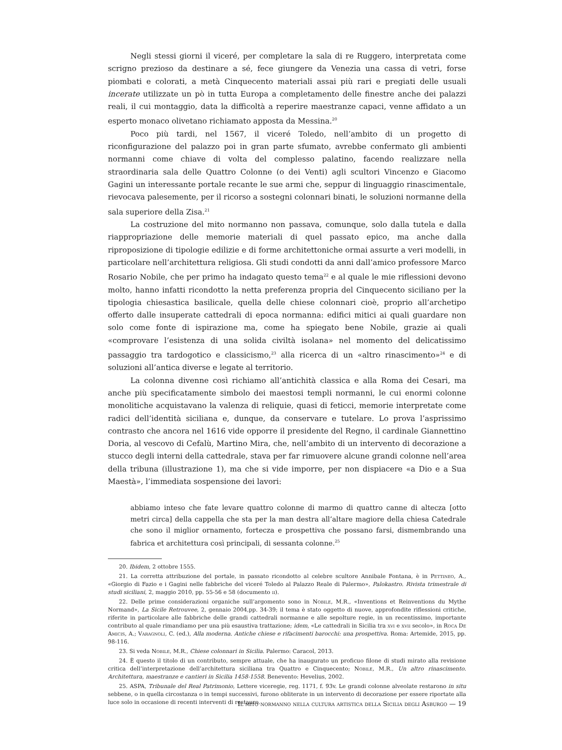Negli stessi giorni il viceré, per completare la sala di re Ruggero, interpretata come scrigno prezioso da destinare a sé, fece giungere da Venezia una cassa di vetri, forse piombati e colorati, a metà Cinquecento materiali assai più rari e pregiati delle usuali incerate utilizzate un pò in tutta Europa a completamento delle finestre anche dei palazzi reali, il cui montaggio, data la difficoltà a reperire maestranze capaci, venne affidato a un esperto monaco olivetano richiamato apposta da Messina.<sup>20</sup>
Poco più tardi, nel 1567, il viceré Toledo, nell’ambito di un progetto di riconfigurazione del palazzo poi in gran parte sfumato, avrebbe confermato gli ambienti normanni come chiave di volta del complesso palatino, facendo realizzare nella straordinaria sala delle Quattro Colonne (o dei Venti) agli scultori Vincenzo e Giacomo Gagini un interessante portale recante le sue armi che, seppur di linguaggio rinascimentale, rievocava palesemente, per il ricorso a sostegni colonnari binati, le soluzioni normanne della sala superiore della Zisa.<sup>21</sup>
La costruzione del mito normanno non passava, comunque, solo dalla tutela e dalla riappropriazione delle memorie materiali di quel passato epico, ma anche dalla riproposizione di tipologie edilizie e di forme architettoniche ormai assurte a veri modelli, in particolare nell’architettura religiosa. Gli studi condotti da anni dall’amico professore Marco Rosario Nobile, che per primo ha indagato questo tema<sup>22</sup> e al quale le mie riflessioni devono molto, hanno infatti ricondotto la netta preferenza propria del Cinquecento siciliano per la tipologia chiesastica basilicale, quella delle chiese colonnari cioè, proprio all’archetipo offerto dalle insuperate cattedrali di epoca normanna: edifici mitici ai quali guardare non solo come fonte di ispirazione ma, come ha spiegato bene Nobile, grazie ai quali «comprovare l’esistenza di una solida civiltà isolana» nel momento del delicatissimo passaggio tra tardogotico e classicismo,<sup>23</sup> alla ricerca di un «altro rinascimento»<sup>24</sup> e di soluzioni all’antica diverse e legate al territorio.
La colonna divenne così richiamo all’antichità classica e alla Roma dei Cesari, ma anche più specificatamente simbolo dei maestosi templi normanni, le cui enormi colonne monolitiche acquistavano la valenza di reliquie, quasi di feticci, memorie interpretate come radici dell’identità siciliana e, dunque, da conservare e tutelare. Lo prova l’asprissimo contrasto che ancora nel 1616 vide opporre il presidente del Regno, il cardinale Giannettino Doria, al vescovo di Cefalù, Martino Mira, che, nell’ambito di un intervento di decorazione a stucco degli interni della cattedrale, stava per far rimuovere alcune grandi colonne nell’area della tribuna (illustrazione 1), ma che si vide imporre, per non dispiacere «a Dio e a Sua Maestà», l’immediata sospensione dei lavori:
abbiamo inteso che fate levare quattro colonne di marmo di quattro canne di altecza [otto metri circa] della cappella che sta per la man destra all’altare magiore della chiesa Catedrale che sono il miglior ornamento, fortecza e prospettiva che possano farsi, dismembrando una fabrica et architettura così principali, di sessanta colonne.<sup>25</sup>
20. Ibidem, 2 ottobre 1555.
21. La corretta attribuzione del portale, in passato ricondotto al celebre scultore Annibale Fontana, è in Pettineo, A., «Giorgio di Fazio e i Gagini nelle fabbriche del viceré Toledo al Palazzo Reale di Palermo», Palokastro. Rivista trimestrale di studi siciliani, 2, maggio 2010, pp. 55-56 e 58 (documento ii).
22. Delle prime considerazioni organiche sull’argomento sono in Nobile, M.R., «Inventions et Reinventions du Mythe Normand», La Sicile Retrouvee, 2, gennaio 2004,pp. 34-39; il tema è stato oggetto di nuove, approfondite riflessioni critiche, riferite in particolare alle fabbriche delle grandi cattedrali normanne e alle sepolture regie, in un recentissimo, importante contributo al quale rimandiamo per una più esaustiva trattazione; idem, «Le cattedrali in Sicilia tra xvi e xvii secolo», in Roca De Amicis, A.; Varagnoli, C. (ed.), Alla moderna. Antiche chiese e rifacimenti barocchi: una prospettiva. Roma: Artemide, 2015, pp. 98-116.
23. Si veda Nobile, M.R., Chiese colonnari in Sicilia. Palermo: Caracol, 2013.
24. È questo il titolo di un contributo, sempre attuale, che ha inaugurato un proficuo filone di studi mirato alla revisione critica dell’interpretazione dell’architettura siciliana tra Quattro e Cinquecento; Nobile, M.R., Un altro rinascimento. Architettura, maestranze e cantieri in Sicilia 1458-1558. Benevento: Hevelius, 2002.
25. ASPA, Tribunale del Real Patrimonio, Lettere viceregie, reg. 1171, f. 93v. Le grandi colonne alveolate restarono in situ sebbene, o in quella circostanza o in tempi successivi, furono obliterate in un intervento di decorazione per essere riportate alla luce solo in occasione di recenti interventi di restauro.
Il mito normanno nella cultura artistica della Sicilia degli Asburgo — 19